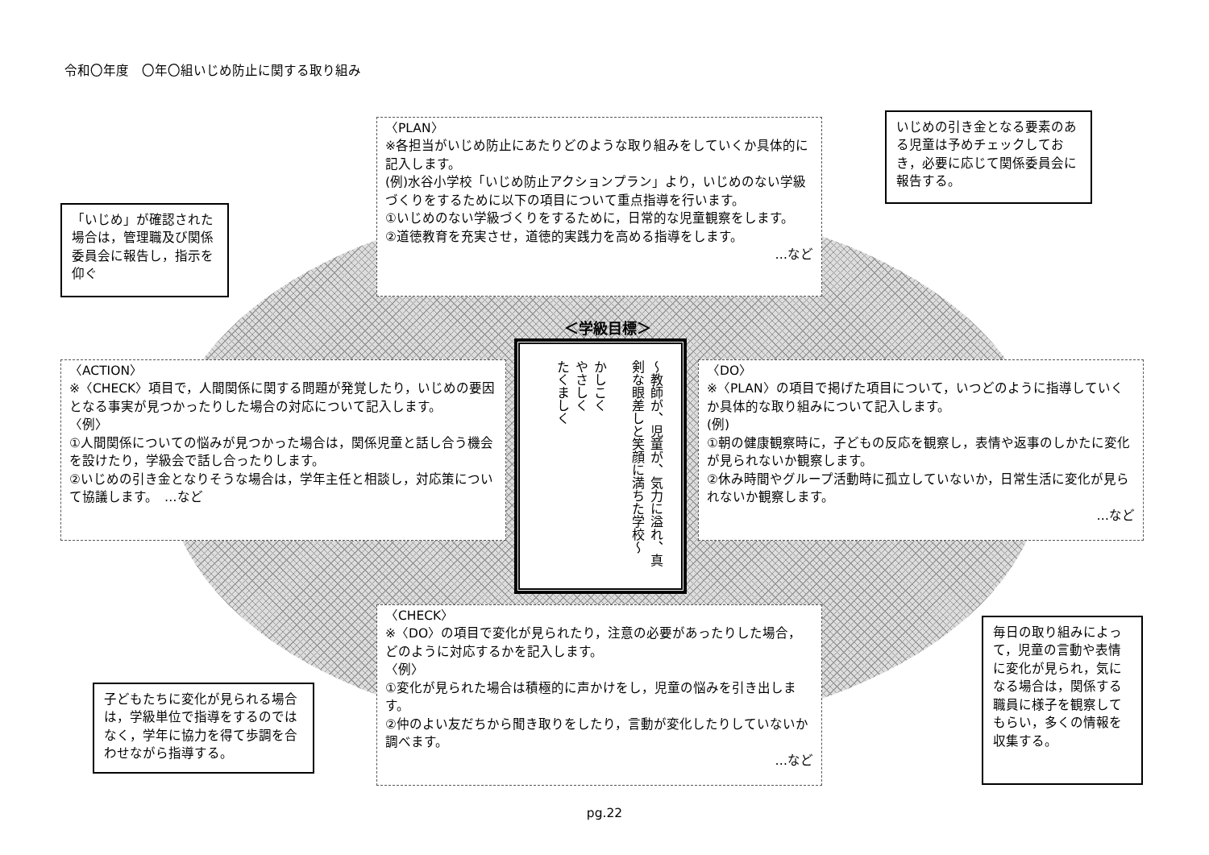令和〇年度　〇年〇組いじめ防止に関する取り組み
〈PLAN〉
※各担当がいじめ防止にあたりどのような取り組みをしていくか具体的に記入します。
(例)水谷小学校「いじめ防止アクションプラン」より，いじめのない学級づくりをするために以下の項目について重点指導を行います。
①いじめのない学級づくりをするために，日常的な児童観察をします。
②道徳教育を充実させ，道徳的実践力を高める指導をします。
…など
いじめの引き金となる要素のある児童は予めチェックしておき，必要に応じて関係委員会に報告する。
「いじめ」が確認された場合は，管理職及び関係委員会に報告し，指示を仰ぐ
＜学級目標＞
～教師が、児童が、気力に溢れ、真剣な眼差しと笑顔に満ちた学校～
かしこく
やさしく
たくましく
〈ACTION〉
※〈CHECK〉項目で，人間関係に関する問題が発覚したり，いじめの要因となる事実が見つかったりした場合の対応について記入します。
〈例〉
①人間関係についての悩みが見つかった場合は，関係児童と話し合う機会を設けたり，学級会で話し合ったりします。
②いじめの引き金となりそうな場合は，学年主任と相談し，対応策について協議します。　…など
〈DO〉
※〈PLAN〉の項目で掲げた項目について，いつどのように指導していくか具体的な取り組みについて記入します。
(例)
①朝の健康観察時に，子どもの反応を観察し，表情や返事のしかたに変化が見られないか観察します。
②休み時間やグループ活動時に孤立していないか，日常生活に変化が見られないか観察します。
…など
〈CHECK〉
※〈DO〉の項目で変化が見られたり，注意の必要があったりした場合，どのように対応するかを記入します。
〈例〉
①変化が見られた場合は積極的に声かけをし，児童の悩みを引き出します。
②仲のよい友だちから聞き取りをしたり，言動が変化したりしていないか調べます。
…など
子どもたちに変化が見られる場合は，学級単位で指導をするのではなく，学年に協力を得て歩調を合わせながら指導する。
毎日の取り組みによって，児童の言動や表情に変化が見られ，気になる場合は，関係する職員に様子を観察してもらい，多くの情報を収集する。
pg.22